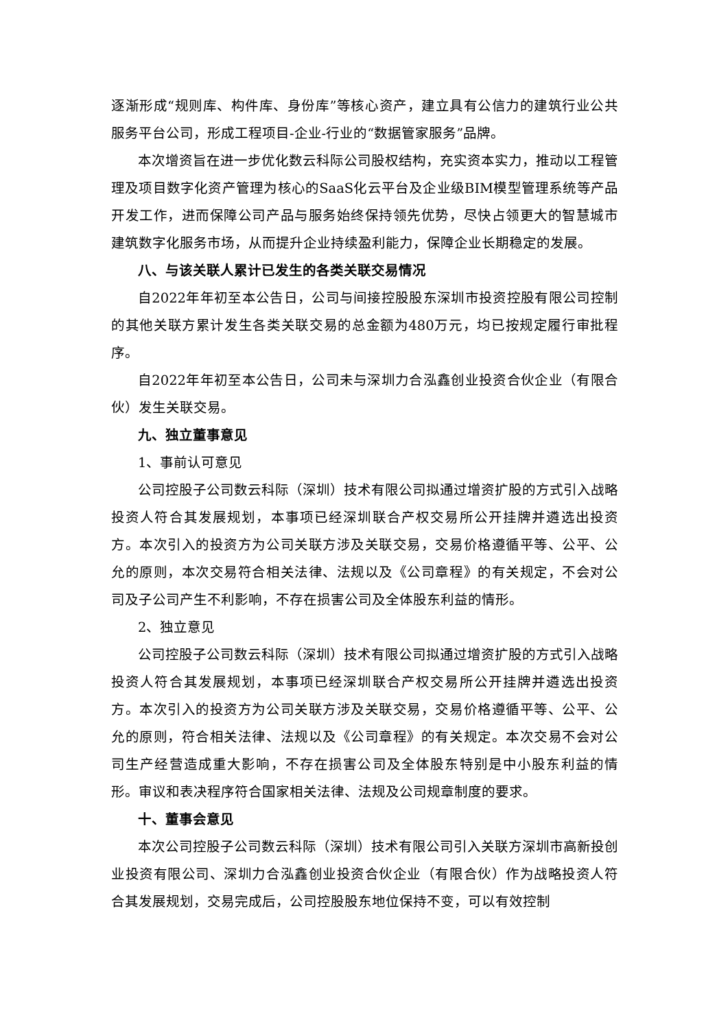逐渐形成“规则库、构件库、身份库”等核心资产，建立具有公信力的建筑行业公共服务平台公司，形成工程项目-企业-行业的“数据管家服务”品牌。
本次增资旨在进一步优化数云科际公司股权结构，充实资本实力，推动以工程管理及项目数字化资产管理为核心的SaaS化云平台及企业级BIM模型管理系统等产品开发工作，进而保障公司产品与服务始终保持领先优势，尽快占领更大的智慧城市建筑数字化服务市场，从而提升企业持续盈利能力，保障企业长期稳定的发展。
八、与该关联人累计已发生的各类关联交易情况
自2022年年初至本公告日，公司与间接控股股东深圳市投资控股有限公司控制的其他关联方累计发生各类关联交易的总金额为480万元，均已按规定履行审批程序。
自2022年年初至本公告日，公司未与深圳力合泓鑫创业投资合伙企业（有限合伙）发生关联交易。
九、独立董事意见
1、事前认可意见
公司控股子公司数云科际（深圳）技术有限公司拟通过增资扩股的方式引入战略投资人符合其发展规划，本事项已经深圳联合产权交易所公开挂牌并遴选出投资方。本次引入的投资方为公司关联方涉及关联交易，交易价格遵循平等、公平、公允的原则，本次交易符合相关法律、法规以及《公司章程》的有关规定，不会对公司及子公司产生不利影响，不存在损害公司及全体股东利益的情形。
2、独立意见
公司控股子公司数云科际（深圳）技术有限公司拟通过增资扩股的方式引入战略投资人符合其发展规划，本事项已经深圳联合产权交易所公开挂牌并遴选出投资方。本次引入的投资方为公司关联方涉及关联交易，交易价格遵循平等、公平、公允的原则，符合相关法律、法规以及《公司章程》的有关规定。本次交易不会对公司生产经营造成重大影响，不存在损害公司及全体股东特别是中小股东利益的情形。审议和表决程序符合国家相关法律、法规及公司规章制度的要求。
十、董事会意见
本次公司控股子公司数云科际（深圳）技术有限公司引入关联方深圳市高新投创业投资有限公司、深圳力合泓鑫创业投资合伙企业（有限合伙）作为战略投资人符合其发展规划，交易完成后，公司控股股东地位保持不变，可以有效控制